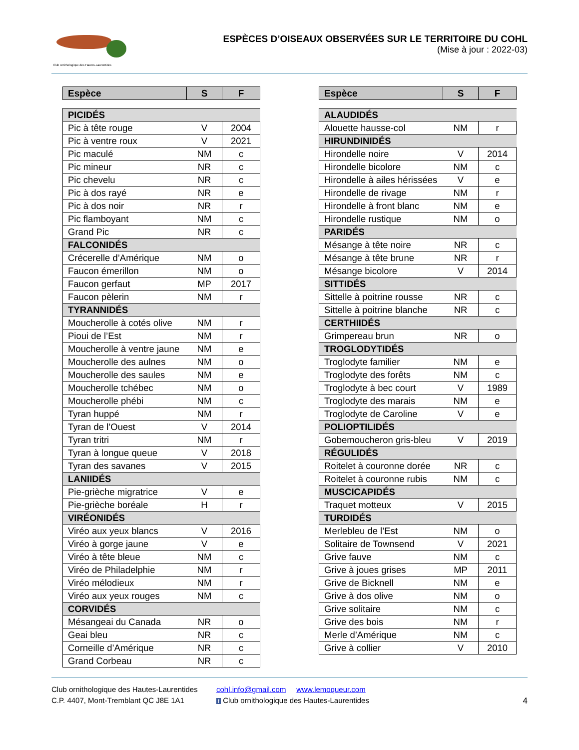Club ornithologique des Hautes-Laurentides
ESPÈCES D’OISEAUX OBSERVÉES SUR LE TERRITOIRE DU COHL
(Mise à jour : 2022-03)
| Espèce | S | F |
| --- | --- | --- |
| PICIDÉS | | |
| Pic à tête rouge | V | 2004 |
| Pic à ventre roux | V | 2021 |
| Pic maculé | NM | c |
| Pic mineur | NR | c |
| Pic chevelu | NR | c |
| Pic à dos rayé | NR | e |
| Pic à dos noir | NR | r |
| Pic flamboyant | NM | c |
| Grand Pic | NR | c |
| FALCONIDÉS | | |
| Crécerelle d’Amérique | NM | o |
| Faucon émerillon | NM | o |
| Faucon gerfaut | MP | 2017 |
| Faucon pèlerin | NM | r |
| TYRANNIDÉS | | |
| Moucherolle à cotés olive | NM | r |
| Pioui de l’Est | NM | r |
| Moucherolle à ventre jaune | NM | e |
| Moucherolle des aulnes | NM | o |
| Moucherolle des saules | NM | e |
| Moucherolle tchébec | NM | o |
| Moucherolle phébi | NM | c |
| Tyran huppé | NM | r |
| Tyran de l’Ouest | V | 2014 |
| Tyran tritri | NM | r |
| Tyran à longue queue | V | 2018 |
| Tyran des savanes | V | 2015 |
| LANIIDÉS | | |
| Pie-grièche migratrice | V | e |
| Pie-grièche boréale | H | r |
| VIRÉONIDÉS | | |
| Viréo aux yeux blancs | V | 2016 |
| Viréo à gorge jaune | V | e |
| Viréo à tête bleue | NM | c |
| Viréo de Philadelphie | NM | r |
| Viréo mélodieux | NM | r |
| Viréo aux yeux rouges | NM | c |
| CORVIDÉS | | |
| Mésangeai du Canada | NR | o |
| Geai bleu | NR | c |
| Corneille d’Amérique | NR | c |
| Grand Corbeau | NR | c |
| Espèce | S | F |
| --- | --- | --- |
| ALAUDIDÉS | | |
| Alouette hausse-col | NM | r |
| HIRUNDINIDÉS | | |
| Hirondelle noire | V | 2014 |
| Hirondelle bicolore | NM | c |
| Hirondelle à ailes hérissées | V | e |
| Hirondelle de rivage | NM | r |
| Hirondelle à front blanc | NM | e |
| Hirondelle rustique | NM | o |
| PARIDÉS | | |
| Mésange à tête noire | NR | c |
| Mésange à tête brune | NR | r |
| Mésange bicolore | V | 2014 |
| SITTIDÉS | | |
| Sittelle à poitrine rousse | NR | c |
| Sittelle à poitrine blanche | NR | c |
| CERTHIIDÉS | | |
| Grimpereau brun | NR | o |
| TROGLODYTIDÉS | | |
| Troglodyte familier | NM | e |
| Troglodyte des forêts | NM | c |
| Troglodyte à bec court | V | 1989 |
| Troglodyte des marais | NM | e |
| Troglodyte de Caroline | V | e |
| POLIOPTILIDÉS | | |
| Gobemoucheron gris-bleu | V | 2019 |
| RÉGULIDÉS | | |
| Roitelet à couronne dorée | NR | c |
| Roitelet à couronne rubis | NM | c |
| MUSCICAPIDÉS | | |
| Traquet motteux | V | 2015 |
| TURDIDÉS | | |
| Merlebleu de l’Est | NM | o |
| Solitaire de Townsend | V | 2021 |
| Grive fauve | NM | c |
| Grive à joues grises | MP | 2011 |
| Grive de Bicknell | NM | e |
| Grive à dos olive | NM | o |
| Grive solitaire | NM | c |
| Grive des bois | NM | r |
| Merle d’Amérique | NM | c |
| Grive à collier | V | 2010 |
Club ornithologique des Hautes-Laurentides
C.P. 4407, Mont-Tremblant QC J8E 1A1
cohl.info@gmail.com www.lemoqueur.com
f Club ornithologique des Hautes-Laurentides
4